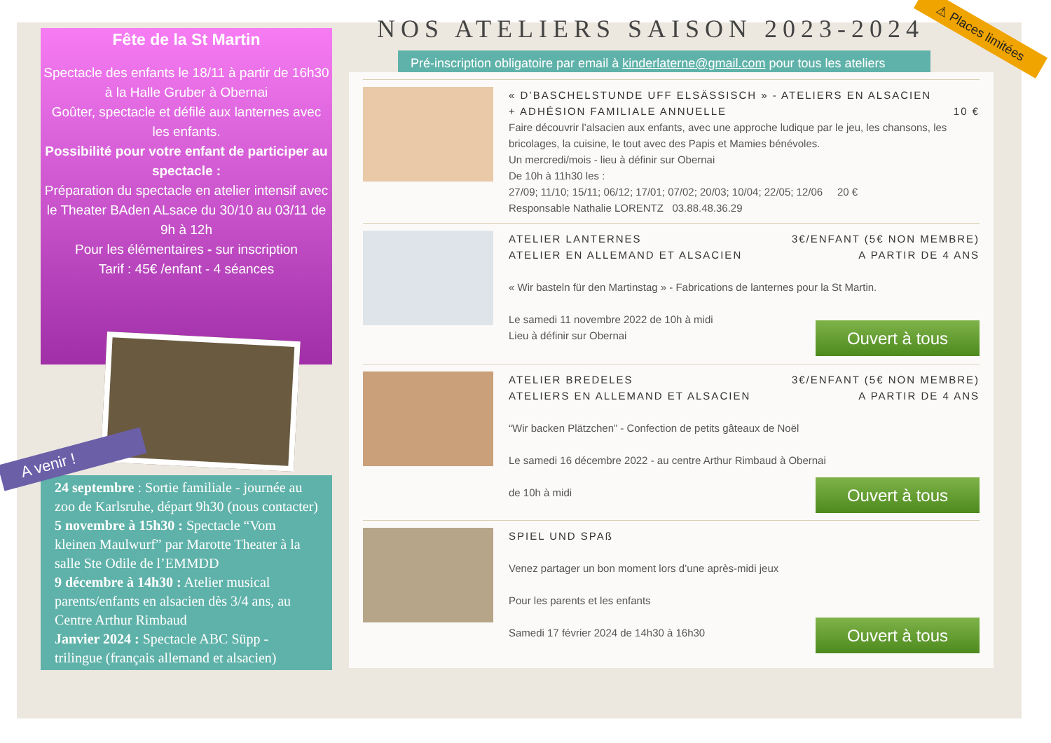Fête de la St Martin
Spectacle des enfants le 18/11 à partir de 16h30 à la Halle Gruber à Obernai
Goûter, spectacle et défilé aux lanternes avec les enfants.
Possibilité pour votre enfant de participer au spectacle :
Préparation du spectacle en atelier intensif avec le Theater BAden ALsace du 30/10 au 03/11 de 9h à 12h
Pour les élémentaires - sur inscription
Tarif : 45€ /enfant - 4 séances
A venir !
24 septembre : Sortie familiale - journée au zoo de Karlsruhe, départ 9h30 (nous contacter)
5 novembre à 15h30 : Spectacle “Vom kleinen Maulwurf” par Marotte Theater à la salle Ste Odile de l’EMMDD
9 décembre à 14h30 : Atelier musical parents/enfants en alsacien dès 3/4 ans, au Centre Arthur Rimbaud
Janvier 2024 : Spectacle ABC Süpp - trilingue (français allemand et alsacien)
⚠ Places limitées
NOS ATELIERS SAISON 2023-2024
Pré-inscription obligatoire par email à kinderlaterne@gmail.com pour tous les ateliers
« D’BASCHELSTUNDE UFF ELSÄSSISCH » - ATELIERS EN ALSACIEN
+ ADHÉSION FAMILIALE ANNUELLE 10 €
Faire découvrir l’alsacien aux enfants, avec une approche ludique par le jeu, les chansons, les bricolages, la cuisine, le tout avec des Papis et Mamies bénévoles.
Un mercredi/mois - lieu à définir sur Obernai
De 10h à 11h30 les :
27/09; 11/10; 15/11; 06/12; 17/01; 07/02; 20/03; 10/04; 22/05; 12/06 20 €
Responsable Nathalie LORENTZ 03.88.48.36.29
ATELIER LANTERNES 3€/ENFANT (5€ NON MEMBRE)
ATELIER EN ALLEMAND ET ALSACIEN A PARTIR DE 4 ANS
« Wir basteln für den Martinstag » - Fabrications de lanternes pour la St Martin.
Le samedi 11 novembre 2022 de 10h à midi
Lieu à définir sur Obernai
Ouvert à tous
ATELIER BREDELES 3€/ENFANT (5€ NON MEMBRE)
ATELIERS EN ALLEMAND ET ALSACIEN A PARTIR DE 4 ANS
“Wir backen Plätzchen” - Confection de petits gâteaux de Noël
Le samedi 16 décembre 2022 - au centre Arthur Rimbaud à Obernai
de 10h à midi
Ouvert à tous
SPIEL UND SPAß
Venez partager un bon moment lors d’une après-midi jeux
Pour les parents et les enfants
Samedi 17 février 2024 de 14h30 à 16h30
Ouvert à tous